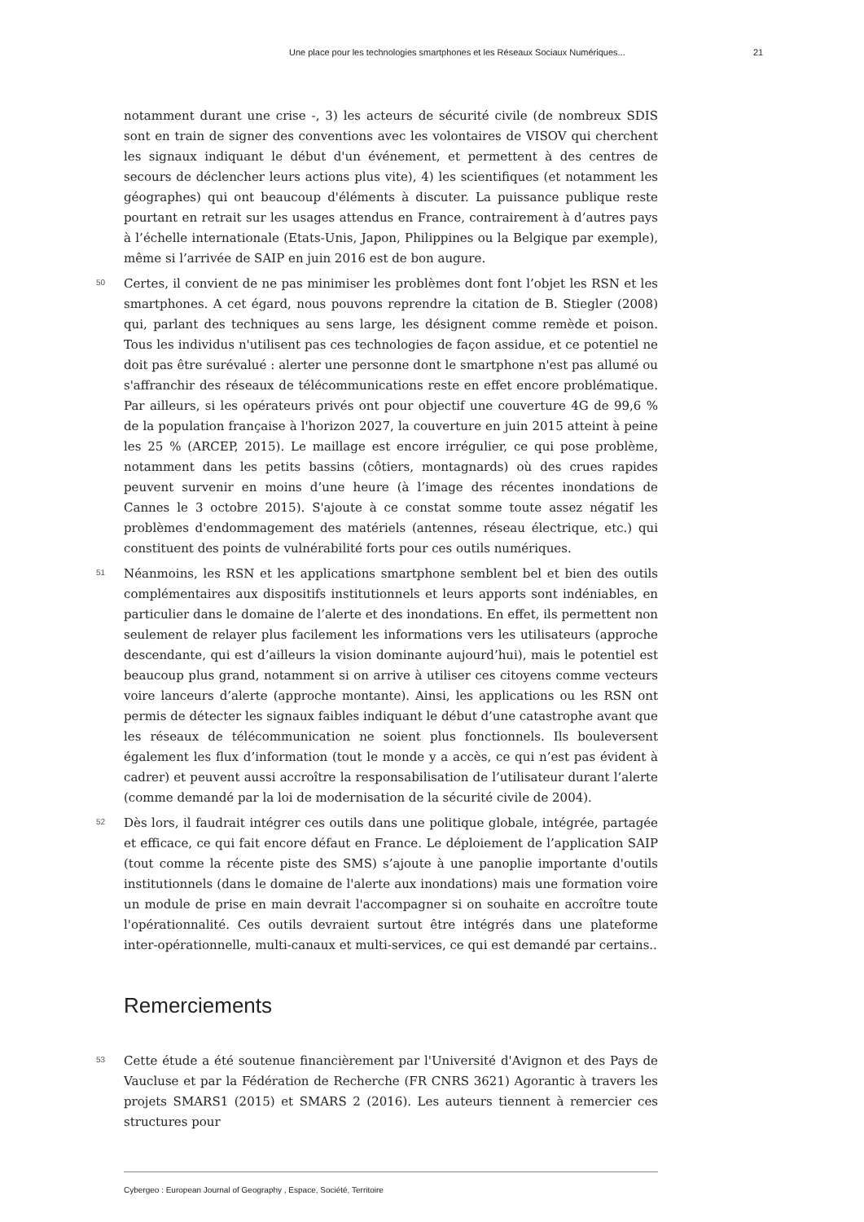Une place pour les technologies smartphones et les Réseaux Sociaux Numériques... 21
notamment durant une crise -, 3) les acteurs de sécurité civile (de nombreux SDIS sont en train de signer des conventions avec les volontaires de VISOV qui cherchent les signaux indiquant le début d'un événement, et permettent à des centres de secours de déclencher leurs actions plus vite), 4) les scientifiques (et notamment les géographes) qui ont beaucoup d'éléments à discuter. La puissance publique reste pourtant en retrait sur les usages attendus en France, contrairement à d’autres pays à l’échelle internationale (Etats-Unis, Japon, Philippines ou la Belgique par exemple), même si l’arrivée de SAIP en juin 2016 est de bon augure.
50
Certes, il convient de ne pas minimiser les problèmes dont font l’objet les RSN et les smartphones. A cet égard, nous pouvons reprendre la citation de B. Stiegler (2008) qui, parlant des techniques au sens large, les désignent comme remède et poison. Tous les individus n'utilisent pas ces technologies de façon assidue, et ce potentiel ne doit pas être surévalué : alerter une personne dont le smartphone n'est pas allumé ou s'affranchir des réseaux de télécommunications reste en effet encore problématique. Par ailleurs, si les opérateurs privés ont pour objectif une couverture 4G de 99,6 % de la population française à l'horizon 2027, la couverture en juin 2015 atteint à peine les 25 % (ARCEP, 2015). Le maillage est encore irrégulier, ce qui pose problème, notamment dans les petits bassins (côtiers, montagnards) où des crues rapides peuvent survenir en moins d’une heure (à l’image des récentes inondations de Cannes le 3 octobre 2015). S'ajoute à ce constat somme toute assez négatif les problèmes d'endommagement des matériels (antennes, réseau électrique, etc.) qui constituent des points de vulnérabilité forts pour ces outils numériques.
51
Néanmoins, les RSN et les applications smartphone semblent bel et bien des outils complémentaires aux dispositifs institutionnels et leurs apports sont indéniables, en particulier dans le domaine de l’alerte et des inondations. En effet, ils permettent non seulement de relayer plus facilement les informations vers les utilisateurs (approche descendante, qui est d’ailleurs la vision dominante aujourd’hui), mais le potentiel est beaucoup plus grand, notamment si on arrive à utiliser ces citoyens comme vecteurs voire lanceurs d’alerte (approche montante). Ainsi, les applications ou les RSN ont permis de détecter les signaux faibles indiquant le début d’une catastrophe avant que les réseaux de télécommunication ne soient plus fonctionnels. Ils bouleversent également les flux d’information (tout le monde y a accès, ce qui n’est pas évident à cadrer) et peuvent aussi accroître la responsabilisation de l’utilisateur durant l’alerte (comme demandé par la loi de modernisation de la sécurité civile de 2004).
52
Dès lors, il faudrait intégrer ces outils dans une politique globale, intégrée, partagée et efficace, ce qui fait encore défaut en France. Le déploiement de l’application SAIP (tout comme la récente piste des SMS) s’ajoute à une panoplie importante d'outils institutionnels (dans le domaine de l'alerte aux inondations) mais une formation voire un module de prise en main devrait l'accompagner si on souhaite en accroître toute l'opérationnalité. Ces outils devraient surtout être intégrés dans une plateforme inter-opérationnelle, multi-canaux et multi-services, ce qui est demandé par certains..
Remerciements
53
Cette étude a été soutenue financièrement par l'Université d'Avignon et des Pays de Vaucluse et par la Fédération de Recherche (FR CNRS 3621) Agorantic à travers les projets SMARS1 (2015) et SMARS 2 (2016). Les auteurs tiennent à remercier ces structures pour
Cybergeo : European Journal of Geography , Espace, Société, Territoire